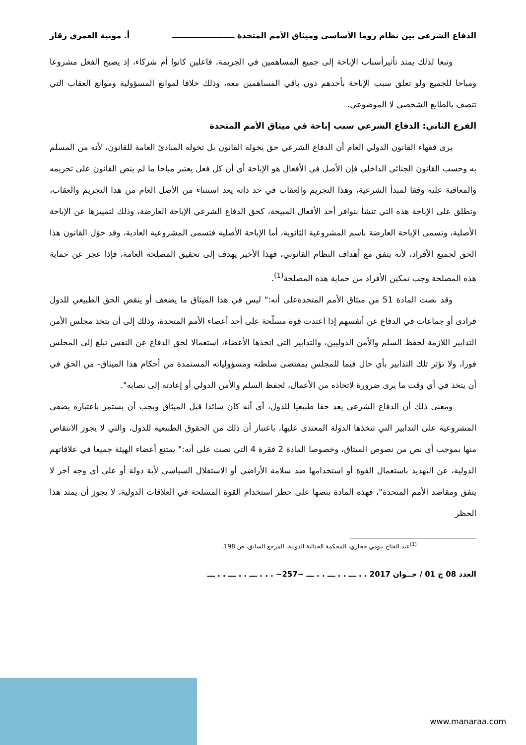الدفاع الشرعي بين نظام روما الأساسي وميثاق الأمم المتحدة ـــــــــــــــــــــــ أ. مونية العمري زقار
وتبعا لذلك يمتد تأثيرأسباب الإباحة إلى جميع المساهمين في الجريمة، فاعلين كانوا أم شركاء، إذ يصبح الفعل مشروعا ومباحا للجميع ولو تعلق سبب الإباحة بأحدهم دون باقي المساهمين معه، وذلك خلافا لموانع المسؤولية وموانع العقاب التي تتصف بالطابع الشخصي لا الموضوعي.
الفرع الثاني: الدفاع الشرعي سبب إباحة في ميثاق الأمم المتحدة
يرى فقهاء القانون الدولي العام أن الدفاع الشرعي حق يخوله القانون بل تخوله المبادئ العامة للقانون، لأنه من المسلم به وحسب القانون الجنائي الداخلي فإن الأصل في الأفعال هو الإباحة أي أن كل فعل يعتبر مباحا ما لم ينص القانون على تجريمه والمعاقبة عليه وفقا لمبدأ الشرعية، وهذا التجريم والعقاب في حد ذاته يعد استثناء من الأصل العام من هذا التجريم والعقاب، وتطلق على الإباحة هذه التي تنشأ بتوافر أحد الأفعال المبيحة، كحق الدفاع الشرعي الإباحة العارضة، وذلك لتمييزها عن الإباحة الأصلية، وتسمى الإباحة العارضة باسم المشروعية الثانوية، أما الإباحة الأصلية فتسمى المشروعية العادية، وقد خوّل القانون هذا الحق لجميع الأفراد، لأنه يتفق مع أهداف النظام القانوني، فهذا الأخير يهدف إلى تحقيق المصلحة العامة، فإذا عجز عن حماية هذه المصلحة وجب تمكين الأفراد من حماية هذه المصلحة<sup>(1)</sup>.
وقد نصت المادة 51 من ميثاق الأمم المتحدةعلى أنه:" ليس في هذا الميثاق ما يضعف أو ينقص الحق الطبيعي للدول فرادى أو جماعات في الدفاع عن أنفسهم إذا اعتدت قوة مسلّحة على أحد أعضاء الأمم المتحدة، وذلك إلى أن يتخذ مجلس الأمن التدابير اللازمة لحفظ السلم والأمن الدوليين، والتدابير التي اتخذها الأعضاء، استعمالا لحق الدفاع عن النفس تبلغ إلى المجلس فورا، ولا تؤثر تلك التدابير بأي حال فيما للمجلس بمقتضى سلطته ومسؤولياته المستمدة من أحكام هذا الميثاق- من الحق في أن يتخذ في أي وقت ما يرى ضرورة لاتخاذه من الأعمال، لحفظ السلم والأمن الدولي أو إعادته إلى نصابه".
ومعنى ذلك أن الدفاع الشرعي يعد حقا طبيعيا للدول، أي أنه كان سائدا قبل الميثاق ويجب أن يستمر باعتباره يضفي المشروعية على التدابير التي تتخذها الدولة المعتدى عليها، باعتبار أن ذلك من الحقوق الطبيعية للدول، والتي لا يجوز الانتقاص منها بموجب أي نص من نصوص الميثاق، وخصوصا المادة 2 فقرة 4 التي نصت على أنه:" يمتنع أعضاء الهيئة جميعا في علاقاتهم الدولية، عن التهديد باستعمال القوة أو استخدامها ضد سلامة الأراضي أو الاستقلال السياسي لأية دولة أو على أي وجه آخر لا يتفق ومقاصد الأمم المتحدة"، فهذه المادة بنصها على حظر استخدام القوة المسلحة في العلاقات الدولية، لا يجوز أن يمتد هذا الحظر
<sup>(1)</sup> عبد الفتاح بيومي حجازي، المحكمة الجنائية الدولية، المرجع السابق، ص 198.
العدد 08 ج 01 / جــوان 2017 . . ـــ . . ـــ . . ـــ ~257~ . . . ـــ . . ـــ . . ـــ
www.manaraa.com